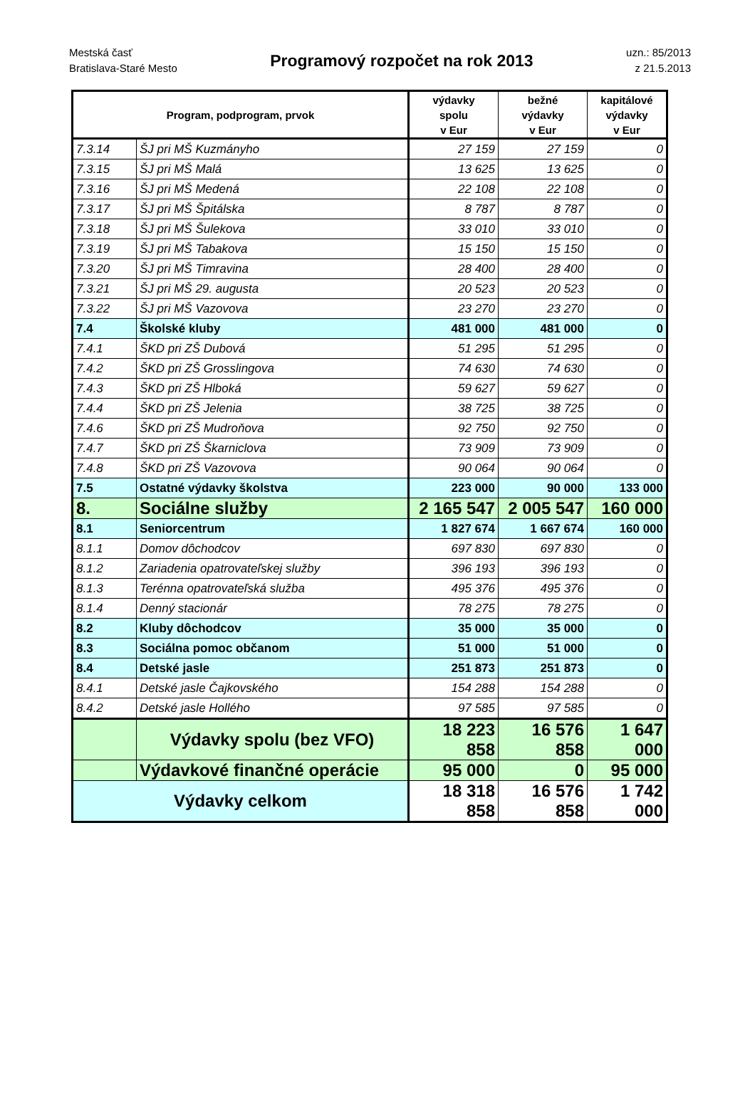Mestská časť
Bratislava-Staré Mesto
Programový rozpočet na rok 2013
uzn.: 85/2013
z 21.5.2013
| Program, podprogram, prvok | | výdavky spolu v Eur | bežné výdavky v Eur | kapitálové výdavky v Eur |
| --- | --- | --- | --- | --- |
| 7.3.14 | ŠJ pri MŠ Kuzmányho | 27 159 | 27 159 | 0 |
| 7.3.15 | ŠJ pri MŠ Malá | 13 625 | 13 625 | 0 |
| 7.3.16 | ŠJ pri MŠ Medená | 22 108 | 22 108 | 0 |
| 7.3.17 | ŠJ pri MŠ Špitálska | 8 787 | 8 787 | 0 |
| 7.3.18 | ŠJ pri MŠ Šulekova | 33 010 | 33 010 | 0 |
| 7.3.19 | ŠJ pri MŠ Tabakova | 15 150 | 15 150 | 0 |
| 7.3.20 | ŠJ pri MŠ Timravina | 28 400 | 28 400 | 0 |
| 7.3.21 | ŠJ pri MŠ 29. augusta | 20 523 | 20 523 | 0 |
| 7.3.22 | ŠJ pri MŠ Vazovova | 23 270 | 23 270 | 0 |
| 7.4 | Školské kluby | 481 000 | 481 000 | 0 |
| 7.4.1 | ŠKD pri ZŠ Dubová | 51 295 | 51 295 | 0 |
| 7.4.2 | ŠKD pri ZŠ Grosslingova | 74 630 | 74 630 | 0 |
| 7.4.3 | ŠKD pri ZŠ Hlboká | 59 627 | 59 627 | 0 |
| 7.4.4 | ŠKD pri ZŠ Jelenia | 38 725 | 38 725 | 0 |
| 7.4.6 | ŠKD pri ZŠ Mudroňova | 92 750 | 92 750 | 0 |
| 7.4.7 | ŠKD pri ZŠ Škarniclova | 73 909 | 73 909 | 0 |
| 7.4.8 | ŠKD pri ZŠ Vazovova | 90 064 | 90 064 | 0 |
| 7.5 | Ostatné výdavky školstva | 223 000 | 90 000 | 133 000 |
| 8. | Sociálne služby | 2 165 547 | 2 005 547 | 160 000 |
| 8.1 | Seniorcentrum | 1 827 674 | 1 667 674 | 160 000 |
| 8.1.1 | Domov dôchodcov | 697 830 | 697 830 | 0 |
| 8.1.2 | Zariadenia opatrovateľskej služby | 396 193 | 396 193 | 0 |
| 8.1.3 | Terénna opatrovateľská služba | 495 376 | 495 376 | 0 |
| 8.1.4 | Denný stacionár | 78 275 | 78 275 | 0 |
| 8.2 | Kluby dôchodcov | 35 000 | 35 000 | 0 |
| 8.3 | Sociálna pomoc občanom | 51 000 | 51 000 | 0 |
| 8.4 | Detské jasle | 251 873 | 251 873 | 0 |
| 8.4.1 | Detské jasle Čajkovského | 154 288 | 154 288 | 0 |
| 8.4.2 | Detské jasle Hollého | 97 585 | 97 585 | 0 |
| | Výdavky spolu (bez VFO) | 18 223 858 | 16 576 858 | 1 647 000 |
| | Výdavkové finančné operácie | 95 000 | 0 | 95 000 |
| Výdavky celkom | | 18 318 858 | 16 576 858 | 1 742 000 |